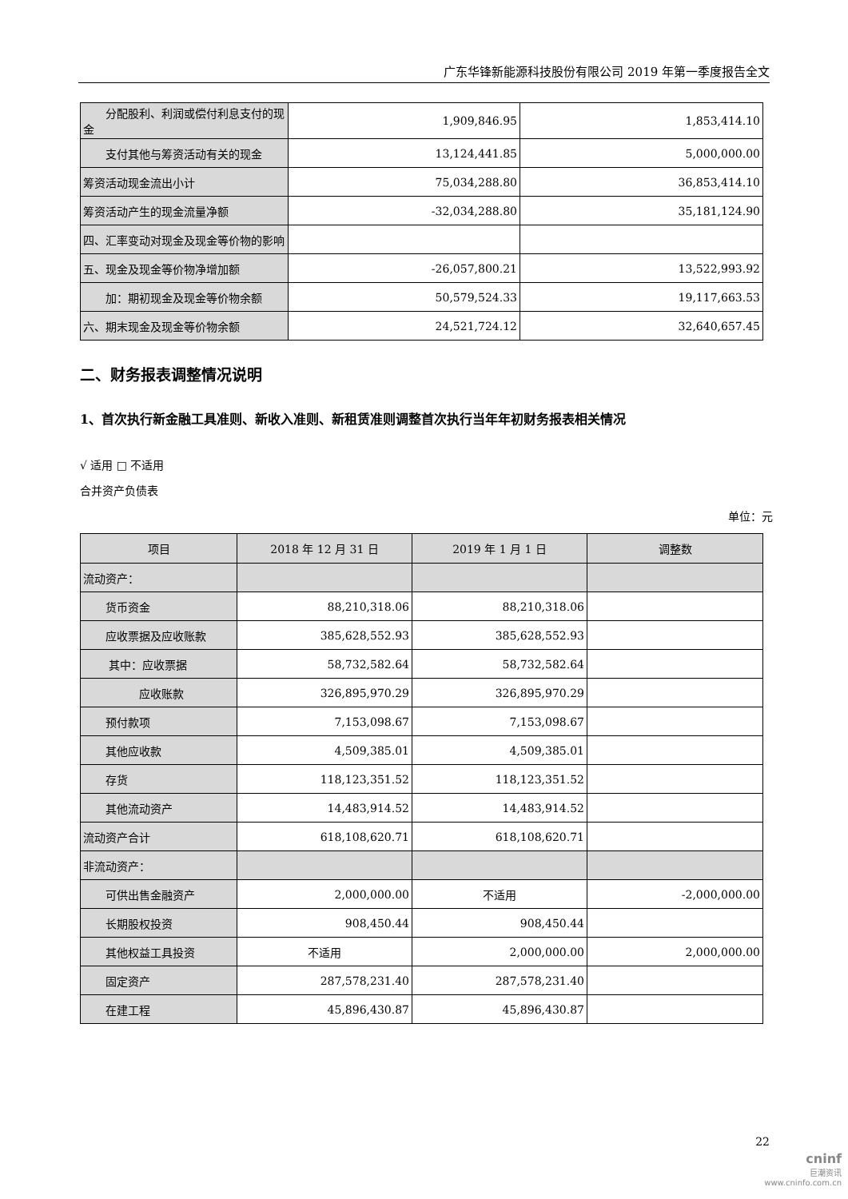广东华锋新能源科技股份有限公司 2019 年第一季度报告全文
| 分配股利、利润或偿付利息支付的现金 | 1,909,846.95 | 1,853,414.10 |
| 支付其他与筹资活动有关的现金 | 13,124,441.85 | 5,000,000.00 |
| 筹资活动现金流出小计 | 75,034,288.80 | 36,853,414.10 |
| 筹资活动产生的现金流量净额 | -32,034,288.80 | 35,181,124.90 |
| 四、汇率变动对现金及现金等价物的影响 | | |
| 五、现金及现金等价物净增加额 | -26,057,800.21 | 13,522,993.92 |
| 加：期初现金及现金等价物余额 | 50,579,524.33 | 19,117,663.53 |
| 六、期末现金及现金等价物余额 | 24,521,724.12 | 32,640,657.45 |
二、财务报表调整情况说明
1、首次执行新金融工具准则、新收入准则、新租赁准则调整首次执行当年年初财务报表相关情况
√ 适用 □ 不适用
合并资产负债表
单位：元
| 项目 | 2018 年 12 月 31 日 | 2019 年 1 月 1 日 | 调整数 |
| --- | --- | --- | --- |
| 流动资产： | | | |
| 货币资金 | 88,210,318.06 | 88,210,318.06 | |
| 应收票据及应收账款 | 385,628,552.93 | 385,628,552.93 | |
| 其中：应收票据 | 58,732,582.64 | 58,732,582.64 | |
| 应收账款 | 326,895,970.29 | 326,895,970.29 | |
| 预付款项 | 7,153,098.67 | 7,153,098.67 | |
| 其他应收款 | 4,509,385.01 | 4,509,385.01 | |
| 存货 | 118,123,351.52 | 118,123,351.52 | |
| 其他流动资产 | 14,483,914.52 | 14,483,914.52 | |
| 流动资产合计 | 618,108,620.71 | 618,108,620.71 | |
| 非流动资产： | | | |
| 可供出售金融资产 | 2,000,000.00 | 不适用 | -2,000,000.00 |
| 长期股权投资 | 908,450.44 | 908,450.44 | |
| 其他权益工具投资 | 不适用 | 2,000,000.00 | 2,000,000.00 |
| 固定资产 | 287,578,231.40 | 287,578,231.40 | |
| 在建工程 | 45,896,430.87 | 45,896,430.87 | |
22
cninf
巨潮资讯
www.cninfo.com.cn